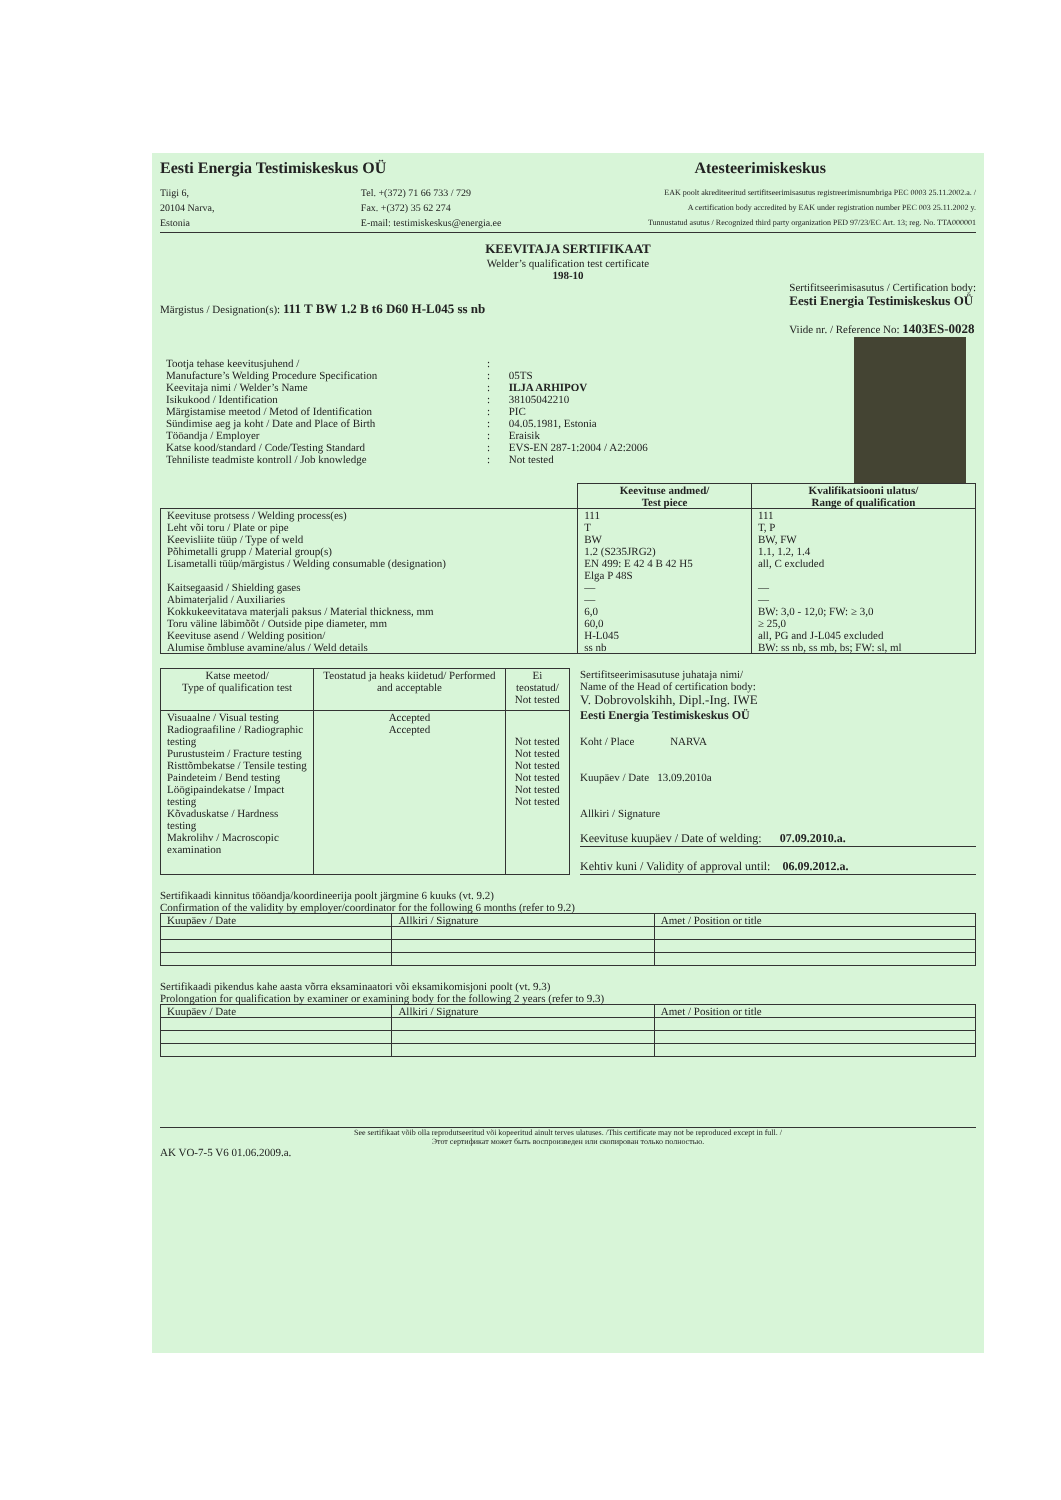Eesti Energia Testimiskeskus OÜ Atesteerimiskeskus
Tiigi 6,
20104 Narva,
Estonia
Tel. +(372) 71 66 733 / 729
Fax. +(372) 35 62 274
E-mail: testimiskeskus@energia.ee
EAK poolt akrediteeritud sertifitseerimisasutus registreerimisnumbriga PEC 0003 25.11.2002.a. /
A certification body accredited by EAK under registration number PEC 003 25.11.2002 y.
Tunnustatud asutus / Recognized third party organization PED 97/23/EC Art. 13; reg. No. TTA000001
KEEVITAJA SERTIFIKAAT
Welder’s qualification test certificate
198-10
Märgistus / Designation(s): 111 T BW 1.2 B t6 D60 H-L045 ss nb
Sertifitseerimisasutus / Certification body:
Eesti Energia Testimiskeskus OÜ
Viide nr. / Reference No: 1403ES-0028
| Tootja tehase keevitusjuhend / Manufacture’s Welding Procedure Specification | : : | 05TS |
| Keevitaja nimi / Welder’s Name | : | ILJA ARHIPOV |
| Isikukood / Identification | : | 38105042210 |
| Märgistamise meetod / Metod of Identification | : | PIC |
| Sündimise aeg ja koht / Date and Place of Birth | : | 04.05.1981, Estonia |
| Tööandja / Employer | : | Eraisik |
| Katse kood/standard / Code/Testing Standard | : | EVS-EN 287-1:2004 / A2:2006 |
| Tehniliste teadmiste kontroll / Job knowledge | : | Not tested |
| | Keevituse andmed/ Test piece | Kvalifikatsiooni ulatus/ Range of qualification |
| --- | --- | --- |
| Keevituse protsess / Welding process(es) Leht või toru / Plate or pipe Keevisliite tüüp / Type of weld Põhimetalli grupp / Material group(s) Lisametalli tüüp/märgistus / Welding consumable (designation) Kaitsegaasid / Shielding gases Abimaterjalid / Auxiliaries Kokkukeevitatava materjali paksus / Material thickness, mm Toru väline läbimõõt / Outside pipe diameter, mm Keevituse asend / Welding position/ Alumise õmbluse avamine/alus / Weld details | 111 T BW 1.2 (S235JRG2) EN 499: E 42 4 B 42 H5 Elga P 48S — — 6,0 60,0 H-L045 ss nb | 111 T, P BW, FW 1.1, 1.2, 1.4 all, C excluded — — BW: 3,0 - 12,0; FW: ≥ 3,0 ≥ 25,0 all, PG and J-L045 excluded BW: ss nb, ss mb, bs; FW: sl, ml |
| Katse meetod/ Type of qualification test | Teostatud ja heaks kiidetud/ Performed and acceptable | Ei teostatud/ Not tested |
| --- | --- | --- |
| Visuaalne / Visual testing Radiograafiline / Radiographic testing Purustusteim / Fracture testing Risttõmbekatse / Tensile testing Paindeteim / Bend testing Löögipaindekatse / Impact testing Kõvaduskatse / Hardness testing Makrolihv / Macroscopic examination | Accepted Accepted | Not tested Not tested Not tested Not tested Not tested Not tested |
Sertifitseerimisasutuse juhataja nimi/
Name of the Head of certification body:
V. Dobrovolskihh, Dipl.-Ing. IWE
Eesti Energia Testimiskeskus OÜ
Koht / Place NARVA
Kuupäev / Date 13.09.2010a
Allkiri / Signature
Keevituse kuupäev / Date of welding: 07.09.2010.a.
Kehtiv kuni / Validity of approval until: 06.09.2012.a.
Sertifikaadi kinnitus tööandja/koordineerija poolt järgmine 6 kuuks (vt. 9.2)
Confirmation of the validity by employer/coordinator for the following 6 months (refer to 9.2)
| Kuupäev / Date | Allkiri / Signature | Amet / Position or title |
Sertifikaadi pikendus kahe aasta võrra eksaminaatori või eksamikomisjoni poolt (vt. 9.3)
Prolongation for qualification by examiner or examining body for the following 2 years (refer to 9.3)
| Kuupäev / Date | Allkiri / Signature | Amet / Position or title |
See sertifikaat võib olla reprodutseeritud või kopeeritud ainult terves ulatuses. /This certificate may not be reproduced except in full. /
Этот сертификат может быть воспроизведен или скопирован только полностью.
AK VO-7-5 V6 01.06.2009.a.